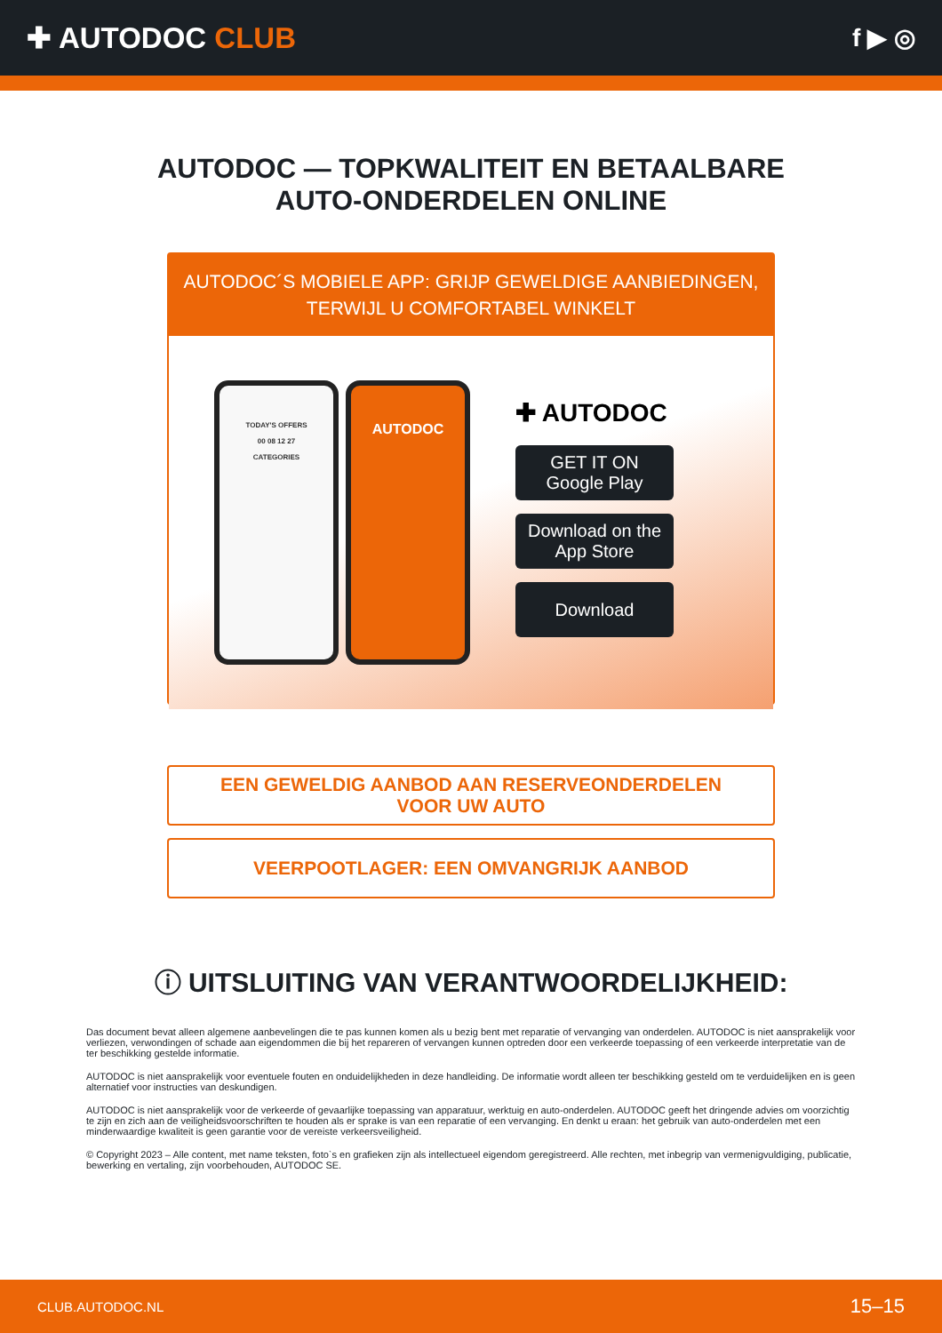✚ AUTODOC CLUB
f ▶ ◎
AUTODOC — TOPKWALITEIT EN BETAALBARE AUTO-ONDERDELEN ONLINE
AUTODOC´S MOBIELE APP: GRIJP GEWELDIGE AANBIEDINGEN,
TERWIJL U COMFORTABEL WINKELT
TODAY'S OFFERS
00 08 12 27
CATEGORIES
AUTODOC
✚ AUTODOC
GET IT ON
Google Play
Download on the
App Store
Download
EEN GEWELDIG AANBOD AAN RESERVEONDERDELEN
VOOR UW AUTO
VEERPOOTLAGER: EEN OMVANGRIJK AANBOD
ⓘ UITSLUITING VAN VERANTWOORDELIJKHEID:
Das document bevat alleen algemene aanbevelingen die te pas kunnen komen als u bezig bent met reparatie of vervanging van onderdelen. AUTODOC is niet aansprakelijk voor verliezen, verwondingen of schade aan eigendommen die bij het repareren of vervangen kunnen optreden door een verkeerde toepassing of een verkeerde interpretatie van de ter beschikking gestelde informatie.
AUTODOC is niet aansprakelijk voor eventuele fouten en onduidelijkheden in deze handleiding. De informatie wordt alleen ter beschikking gesteld om te verduidelijken en is geen alternatief voor instructies van deskundigen.
AUTODOC is niet aansprakelijk voor de verkeerde of gevaarlijke toepassing van apparatuur, werktuig en auto-onderdelen. AUTODOC geeft het dringende advies om voorzichtig te zijn en zich aan de veiligheidsvoorschriften te houden als er sprake is van een reparatie of een vervanging. En denkt u eraan: het gebruik van auto-onderdelen met een minderwaardige kwaliteit is geen garantie voor de vereiste verkeersveiligheid.
© Copyright 2023 – Alle content, met name teksten, foto`s en grafieken zijn als intellectueel eigendom geregistreerd. Alle rechten, met inbegrip van vermenigvuldiging, publicatie, bewerking en vertaling, zijn voorbehouden, AUTODOC SE.
CLUB.AUTODOC.NL 15–15